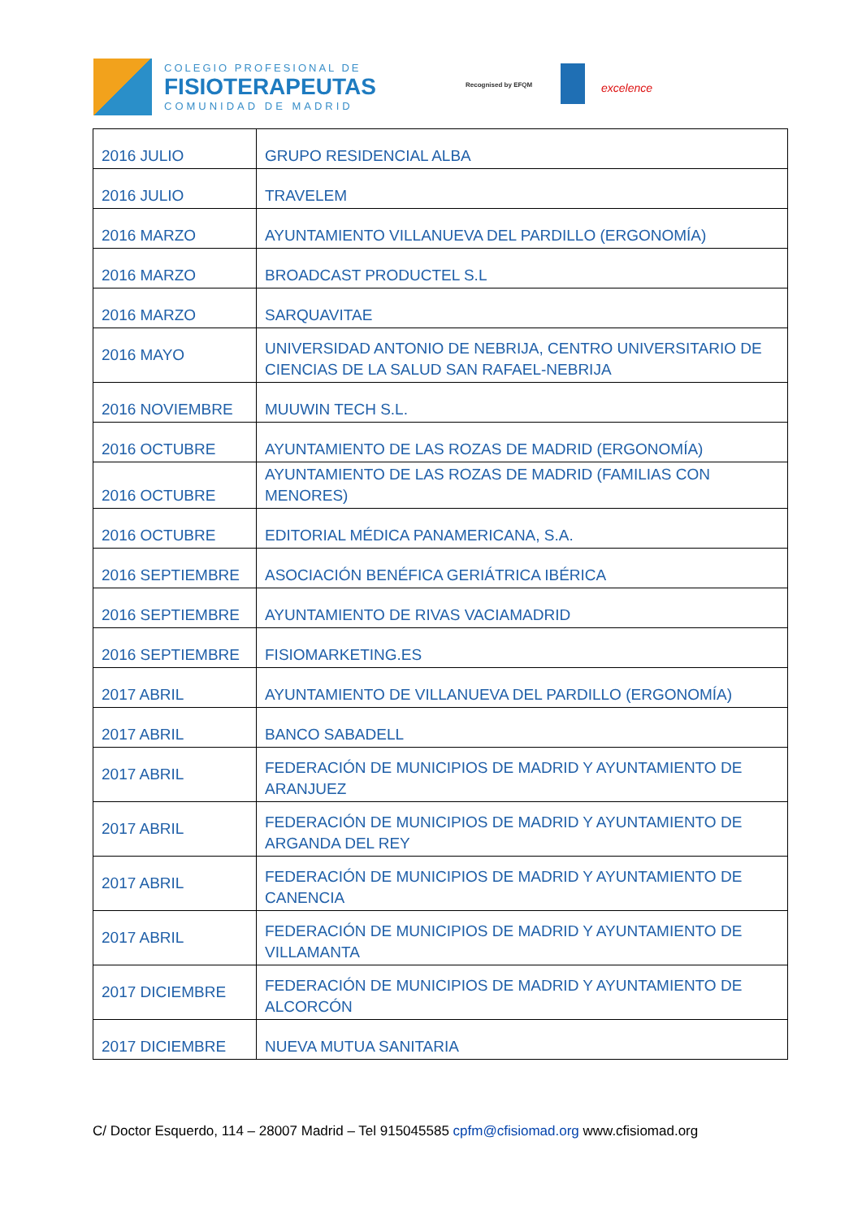COLEGIO PROFESIONAL DE
FISIOTERAPEUTAS
COMUNIDAD DE MADRID
Recognised by EFQM excelence
| 2016 JULIO | GRUPO RESIDENCIAL ALBA |
| 2016 JULIO | TRAVELEM |
| 2016 MARZO | AYUNTAMIENTO VILLANUEVA DEL PARDILLO (ERGONOMÍA) |
| 2016 MARZO | BROADCAST PRODUCTEL S.L |
| 2016 MARZO | SARQUAVITAE |
| 2016 MAYO | UNIVERSIDAD ANTONIO DE NEBRIJA, CENTRO UNIVERSITARIO DE CIENCIAS DE LA SALUD SAN RAFAEL-NEBRIJA |
| 2016 NOVIEMBRE | MUUWIN TECH S.L. |
| 2016 OCTUBRE | AYUNTAMIENTO DE LAS ROZAS DE MADRID (ERGONOMÍA) |
| 2016 OCTUBRE | AYUNTAMIENTO DE LAS ROZAS DE MADRID (FAMILIAS CON MENORES) |
| 2016 OCTUBRE | EDITORIAL MÉDICA PANAMERICANA, S.A. |
| 2016 SEPTIEMBRE | ASOCIACIÓN BENÉFICA GERIÁTRICA IBÉRICA |
| 2016 SEPTIEMBRE | AYUNTAMIENTO DE RIVAS VACIAMADRID |
| 2016 SEPTIEMBRE | FISIOMARKETING.ES |
| 2017 ABRIL | AYUNTAMIENTO DE VILLANUEVA DEL PARDILLO (ERGONOMÍA) |
| 2017 ABRIL | BANCO SABADELL |
| 2017 ABRIL | FEDERACIÓN DE MUNICIPIOS DE MADRID Y AYUNTAMIENTO DE ARANJUEZ |
| 2017 ABRIL | FEDERACIÓN DE MUNICIPIOS DE MADRID Y AYUNTAMIENTO DE ARGANDA DEL REY |
| 2017 ABRIL | FEDERACIÓN DE MUNICIPIOS DE MADRID Y AYUNTAMIENTO DE CANENCIA |
| 2017 ABRIL | FEDERACIÓN DE MUNICIPIOS DE MADRID Y AYUNTAMIENTO DE VILLAMANTA |
| 2017 DICIEMBRE | FEDERACIÓN DE MUNICIPIOS DE MADRID Y AYUNTAMIENTO DE ALCORCÓN |
| 2017 DICIEMBRE | NUEVA MUTUA SANITARIA |
C/ Doctor Esquerdo, 114 – 28007 Madrid – Tel 915045585 cpfm@cfisiomad.org www.cfisiomad.org